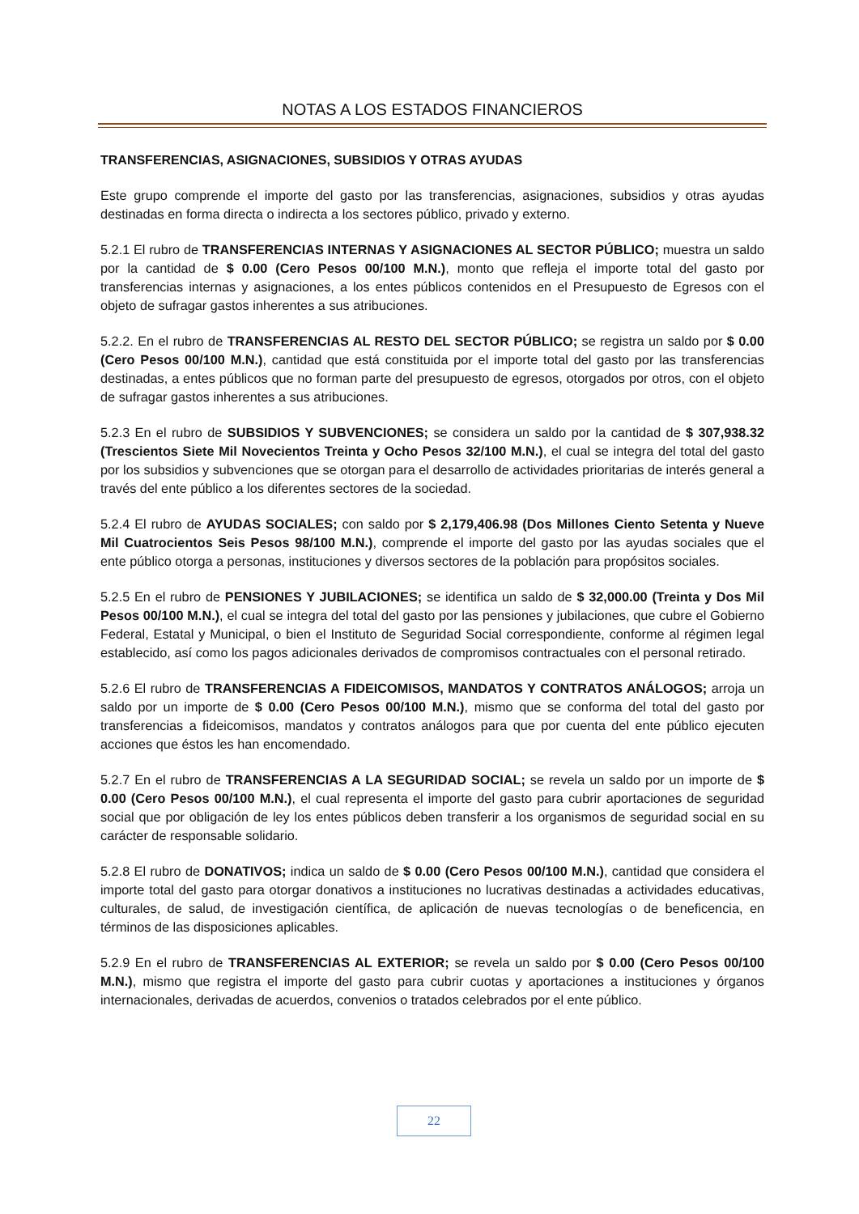NOTAS A LOS ESTADOS FINANCIEROS
TRANSFERENCIAS, ASIGNACIONES, SUBSIDIOS Y OTRAS AYUDAS
Este grupo comprende el importe del gasto por las transferencias, asignaciones, subsidios y otras ayudas destinadas en forma directa o indirecta a los sectores público, privado y externo.
5.2.1 El rubro de TRANSFERENCIAS INTERNAS Y ASIGNACIONES AL SECTOR PÚBLICO; muestra un saldo por la cantidad de $ 0.00 (Cero Pesos 00/100 M.N.), monto que refleja el importe total del gasto por transferencias internas y asignaciones, a los entes públicos contenidos en el Presupuesto de Egresos con el objeto de sufragar gastos inherentes a sus atribuciones.
5.2.2. En el rubro de TRANSFERENCIAS AL RESTO DEL SECTOR PÚBLICO; se registra un saldo por $ 0.00 (Cero Pesos 00/100 M.N.), cantidad que está constituida por el importe total del gasto por las transferencias destinadas, a entes públicos que no forman parte del presupuesto de egresos, otorgados por otros, con el objeto de sufragar gastos inherentes a sus atribuciones.
5.2.3 En el rubro de SUBSIDIOS Y SUBVENCIONES; se considera un saldo por la cantidad de $ 307,938.32 (Trescientos Siete Mil Novecientos Treinta y Ocho Pesos 32/100 M.N.), el cual se integra del total del gasto por los subsidios y subvenciones que se otorgan para el desarrollo de actividades prioritarias de interés general a través del ente público a los diferentes sectores de la sociedad.
5.2.4 El rubro de AYUDAS SOCIALES; con saldo por $ 2,179,406.98 (Dos Millones Ciento Setenta y Nueve Mil Cuatrocientos Seis Pesos 98/100 M.N.), comprende el importe del gasto por las ayudas sociales que el ente público otorga a personas, instituciones y diversos sectores de la población para propósitos sociales.
5.2.5 En el rubro de PENSIONES Y JUBILACIONES; se identifica un saldo de $ 32,000.00 (Treinta y Dos Mil Pesos 00/100 M.N.), el cual se integra del total del gasto por las pensiones y jubilaciones, que cubre el Gobierno Federal, Estatal y Municipal, o bien el Instituto de Seguridad Social correspondiente, conforme al régimen legal establecido, así como los pagos adicionales derivados de compromisos contractuales con el personal retirado.
5.2.6 El rubro de TRANSFERENCIAS A FIDEICOMISOS, MANDATOS Y CONTRATOS ANÁLOGOS; arroja un saldo por un importe de $ 0.00 (Cero Pesos 00/100 M.N.), mismo que se conforma del total del gasto por transferencias a fideicomisos, mandatos y contratos análogos para que por cuenta del ente público ejecuten acciones que éstos les han encomendado.
5.2.7 En el rubro de TRANSFERENCIAS A LA SEGURIDAD SOCIAL; se revela un saldo por un importe de $ 0.00 (Cero Pesos 00/100 M.N.), el cual representa el importe del gasto para cubrir aportaciones de seguridad social que por obligación de ley los entes públicos deben transferir a los organismos de seguridad social en su carácter de responsable solidario.
5.2.8 El rubro de DONATIVOS; indica un saldo de $ 0.00 (Cero Pesos 00/100 M.N.), cantidad que considera el importe total del gasto para otorgar donativos a instituciones no lucrativas destinadas a actividades educativas, culturales, de salud, de investigación científica, de aplicación de nuevas tecnologías o de beneficencia, en términos de las disposiciones aplicables.
5.2.9 En el rubro de TRANSFERENCIAS AL EXTERIOR; se revela un saldo por $ 0.00 (Cero Pesos 00/100 M.N.), mismo que registra el importe del gasto para cubrir cuotas y aportaciones a instituciones y órganos internacionales, derivadas de acuerdos, convenios o tratados celebrados por el ente público.
22